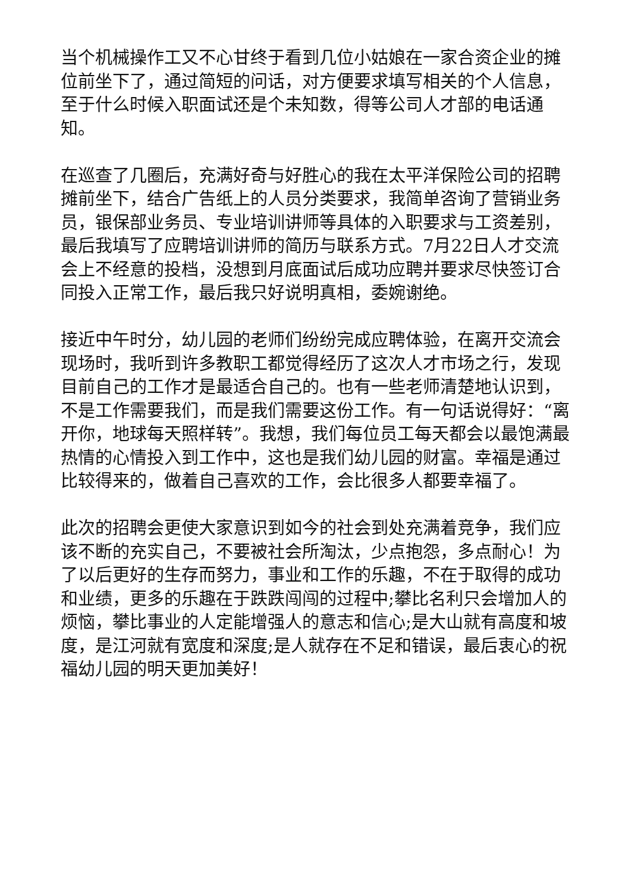当个机械操作工又不心甘终于看到几位小姑娘在一家合资企业的摊位前坐下了，通过简短的问话，对方便要求填写相关的个人信息，至于什么时候入职面试还是个未知数，得等公司人才部的电话通知。
在巡查了几圈后，充满好奇与好胜心的我在太平洋保险公司的招聘摊前坐下，结合广告纸上的人员分类要求，我简单咨询了营销业务员，银保部业务员、专业培训讲师等具体的入职要求与工资差别，最后我填写了应聘培训讲师的简历与联系方式。7月22日人才交流会上不经意的投档，没想到月底面试后成功应聘并要求尽快签订合同投入正常工作，最后我只好说明真相，委婉谢绝。
接近中午时分，幼儿园的老师们纷纷完成应聘体验，在离开交流会现场时，我听到许多教职工都觉得经历了这次人才市场之行，发现目前自己的工作才是最适合自己的。也有一些老师清楚地认识到，不是工作需要我们，而是我们需要这份工作。有一句话说得好：“离开你，地球每天照样转”。我想，我们每位员工每天都会以最饱满最热情的心情投入到工作中，这也是我们幼儿园的财富。幸福是通过比较得来的，做着自己喜欢的工作，会比很多人都要幸福了。
此次的招聘会更使大家意识到如今的社会到处充满着竞争，我们应该不断的充实自己，不要被社会所淘汰，少点抱怨，多点耐心！为了以后更好的生存而努力，事业和工作的乐趣，不在于取得的成功和业绩，更多的乐趣在于跌跌闯闯的过程中;攀比名利只会增加人的烦恼，攀比事业的人定能增强人的意志和信心;是大山就有高度和坡度，是江河就有宽度和深度;是人就存在不足和错误，最后衷心的祝福幼儿园的明天更加美好！